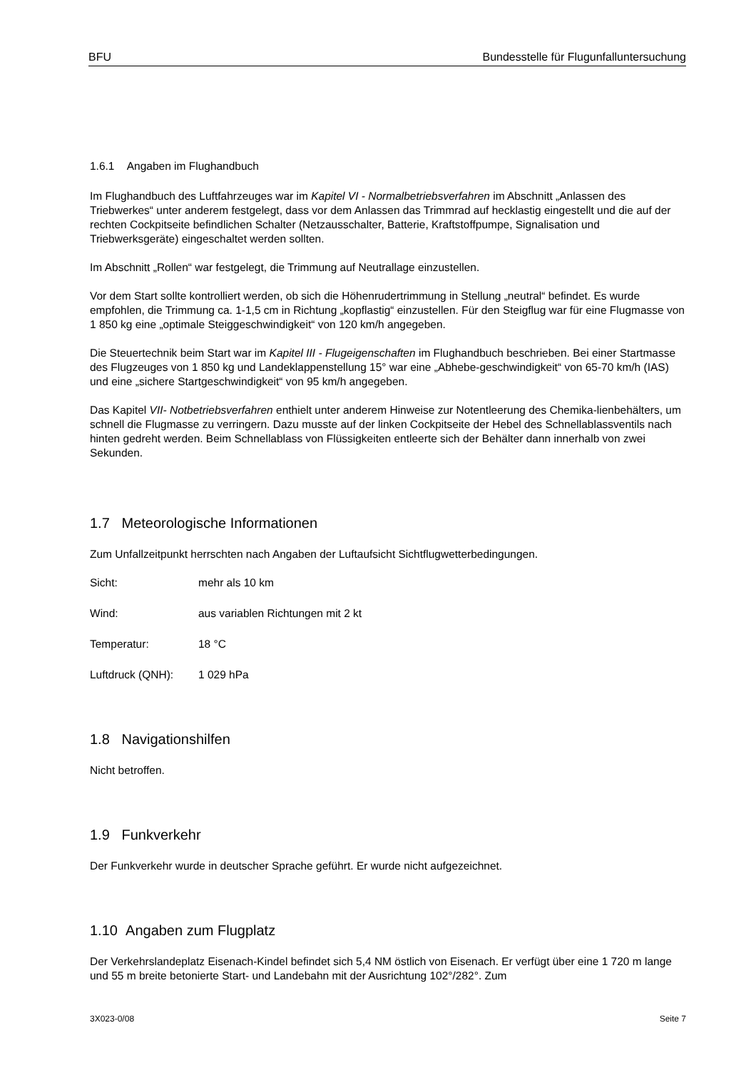BFU Bundesstelle für Flugunfalluntersuchung
1.6.1 Angaben im Flughandbuch
Im Flughandbuch des Luftfahrzeuges war im Kapitel VI - Normalbetriebsverfahren im Abschnitt „Anlassen des Triebwerkes“ unter anderem festgelegt, dass vor dem Anlassen das Trimmrad auf hecklastig eingestellt und die auf der rechten Cockpitseite befindlichen Schalter (Netzausschalter, Batterie, Kraftstoffpumpe, Signalisation und Triebwerksgeräte) eingeschaltet werden sollten.
Im Abschnitt „Rollen“ war festgelegt, die Trimmung auf Neutrallage einzustellen.
Vor dem Start sollte kontrolliert werden, ob sich die Höhenrudertrimmung in Stellung „neutral“ befindet. Es wurde empfohlen, die Trimmung ca. 1-1,5 cm in Richtung „kopflastig“ einzustellen. Für den Steigflug war für eine Flugmasse von 1 850 kg eine „optimale Steiggeschwindigkeit“ von 120 km/h angegeben.
Die Steuertechnik beim Start war im Kapitel III - Flugeigenschaften im Flughandbuch beschrieben. Bei einer Startmasse des Flugzeuges von 1 850 kg und Landeklappenstellung 15° war eine „Abhebe-geschwindigkeit“ von 65-70 km/h (IAS) und eine „sichere Startgeschwindigkeit“ von 95 km/h angegeben.
Das Kapitel VII- Notbetriebsverfahren enthielt unter anderem Hinweise zur Notentleerung des Chemika-lienbehälters, um schnell die Flugmasse zu verringern. Dazu musste auf der linken Cockpitseite der Hebel des Schnellablassventils nach hinten gedreht werden. Beim Schnellablass von Flüssigkeiten entleerte sich der Behälter dann innerhalb von zwei Sekunden.
1.7 Meteorologische Informationen
Zum Unfallzeitpunkt herrschten nach Angaben der Luftaufsicht Sichtflugwetterbedingungen.
Sicht: mehr als 10 km
Wind: aus variablen Richtungen mit 2 kt
Temperatur: 18 °C
Luftdruck (QNH): 1 029 hPa
1.8 Navigationshilfen
Nicht betroffen.
1.9 Funkverkehr
Der Funkverkehr wurde in deutscher Sprache geführt. Er wurde nicht aufgezeichnet.
1.10 Angaben zum Flugplatz
Der Verkehrslandeplatz Eisenach-Kindel befindet sich 5,4 NM östlich von Eisenach. Er verfügt über eine 1 720 m lange und 55 m breite betonierte Start- und Landebahn mit der Ausrichtung 102°/282°. Zum
3X023-0/08 Seite 7